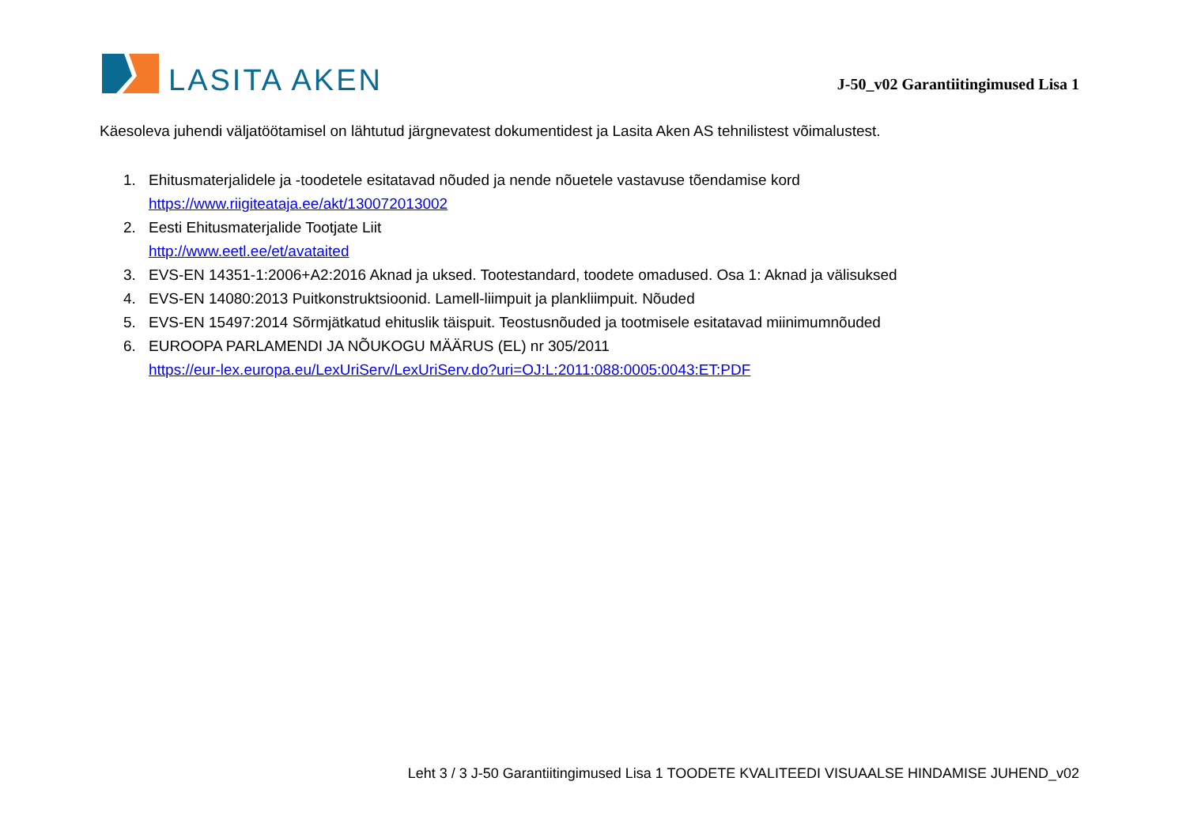LASITA AKEN
J-50_v02 Garantiitingimused Lisa 1
Käesoleva juhendi väljatöötamisel on lähtutud järgnevatest dokumentidest ja Lasita Aken AS tehnilistest võimalustest.
1. Ehitusmaterjalidele ja -toodetele esitatavad nõuded ja nende nõuetele vastavuse tõendamise kord
https://www.riigiteataja.ee/akt/130072013002
2. Eesti Ehitusmaterjalide Tootjate Liit
http://www.eetl.ee/et/avataited
3. EVS-EN 14351-1:2006+A2:2016 Aknad ja uksed. Tootestandard, toodete omadused. Osa 1: Aknad ja välisuksed
4. EVS-EN 14080:2013 Puitkonstruktsioonid. Lamell-liimpuit ja plankliimpuit. Nõuded
5. EVS-EN 15497:2014 Sõrmjätkatud ehituslik täispuit. Teostusnõuded ja tootmisele esitatavad miinimumnõuded
6. EUROOPA PARLAMENDI JA NÕUKOGU MÄÄRUS (EL) nr 305/2011
https://eur-lex.europa.eu/LexUriServ/LexUriServ.do?uri=OJ:L:2011:088:0005:0043:ET:PDF
Leht 3 / 3 J-50 Garantiitingimused Lisa 1 TOODETE KVALITEEDI VISUAALSE HINDAMISE JUHEND_v02